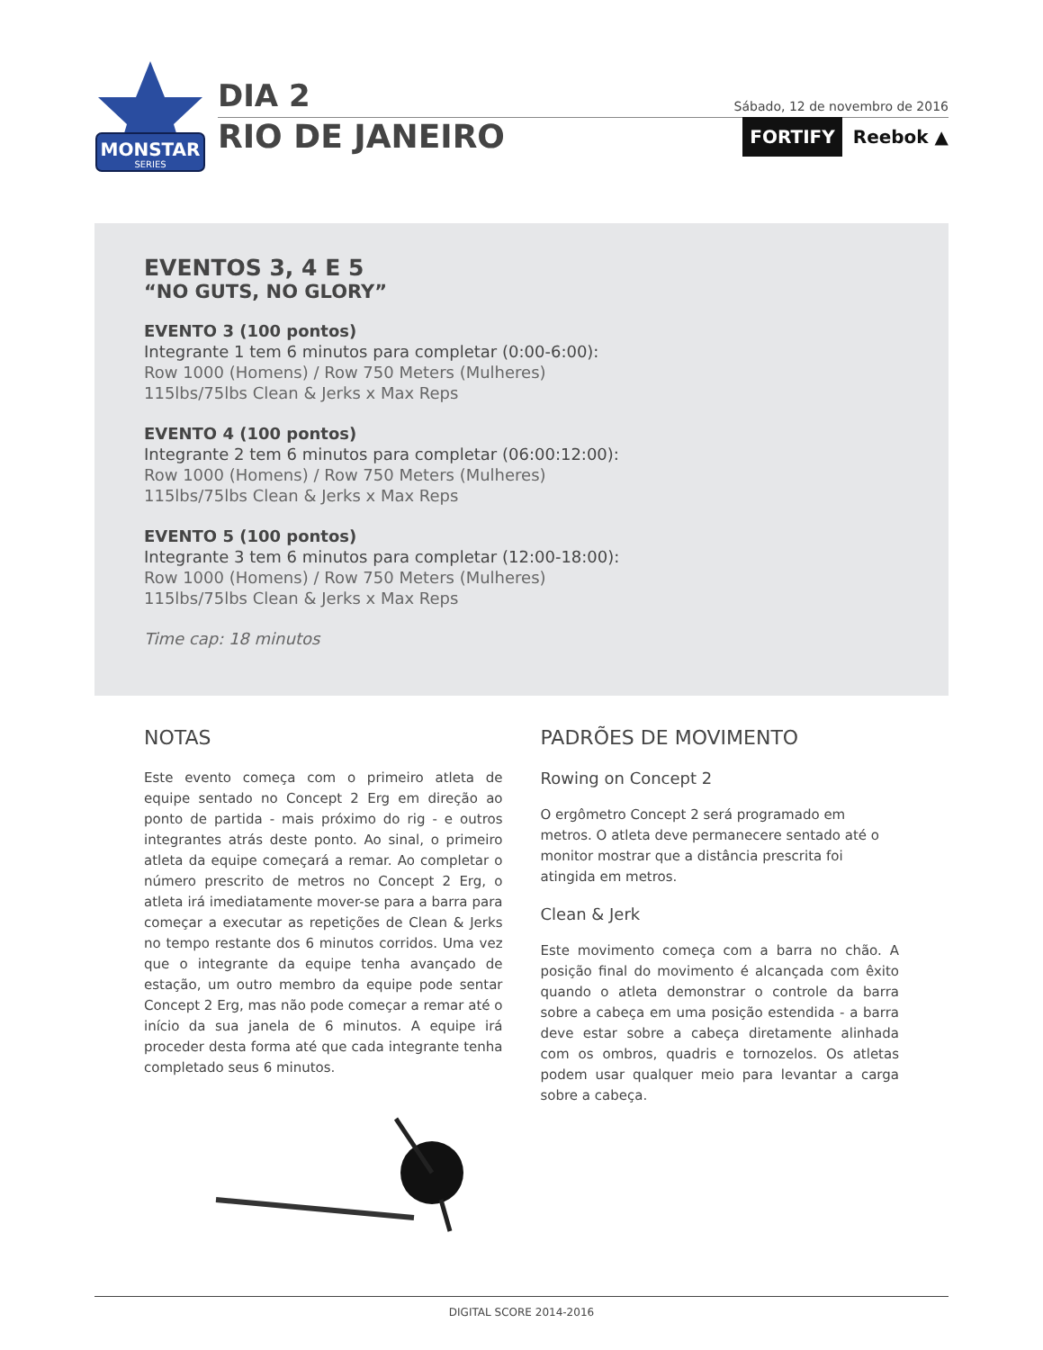MONSTAR
SERIES
DIA 2
Sábado, 12 de novembro de 2016
RIO DE JANEIRO FORTIFY Reebok ▲
EVENTOS 3, 4 E 5
“NO GUTS, NO GLORY”
EVENTO 3 (100 pontos)
Integrante 1 tem 6 minutos para completar (0:00-6:00):
Row 1000 (Homens) / Row 750 Meters (Mulheres)
115lbs/75lbs Clean & Jerks x Max Reps
EVENTO 4 (100 pontos)
Integrante 2 tem 6 minutos para completar (06:00:12:00):
Row 1000 (Homens) / Row 750 Meters (Mulheres)
115lbs/75lbs Clean & Jerks x Max Reps
EVENTO 5 (100 pontos)
Integrante 3 tem 6 minutos para completar (12:00-18:00):
Row 1000 (Homens) / Row 750 Meters (Mulheres)
115lbs/75lbs Clean & Jerks x Max Reps
Time cap: 18 minutos
NOTAS
Este evento começa com o primeiro atleta de equipe sentado no Concept 2 Erg em direção ao ponto de partida - mais próximo do rig - e outros integrantes atrás deste ponto. Ao sinal, o primeiro atleta da equipe começará a remar. Ao completar o número prescrito de metros no Concept 2 Erg, o atleta irá imediatamente mover-se para a barra para começar a executar as repetições de Clean & Jerks no tempo restante dos 6 minutos corridos. Uma vez que o integrante da equipe tenha avançado de estação, um outro membro da equipe pode sentar Concept 2 Erg, mas não pode começar a remar até o início da sua janela de 6 minutos. A equipe irá proceder desta forma até que cada integrante tenha completado seus 6 minutos.
PADRÕES DE MOVIMENTO
Rowing on Concept 2
O ergômetro Concept 2 será programado em metros. O atleta deve permanecere sentado até o monitor mostrar que a distância prescrita foi atingida em metros.
Clean & Jerk
Este movimento começa com a barra no chão. A posição final do movimento é alcançada com êxito quando o atleta demonstrar o controle da barra sobre a cabeça em uma posição estendida - a barra deve estar sobre a cabeça diretamente alinhada com os ombros, quadris e tornozelos. Os atletas podem usar qualquer meio para levantar a carga sobre a cabeça.
DIGITAL SCORE 2014-2016